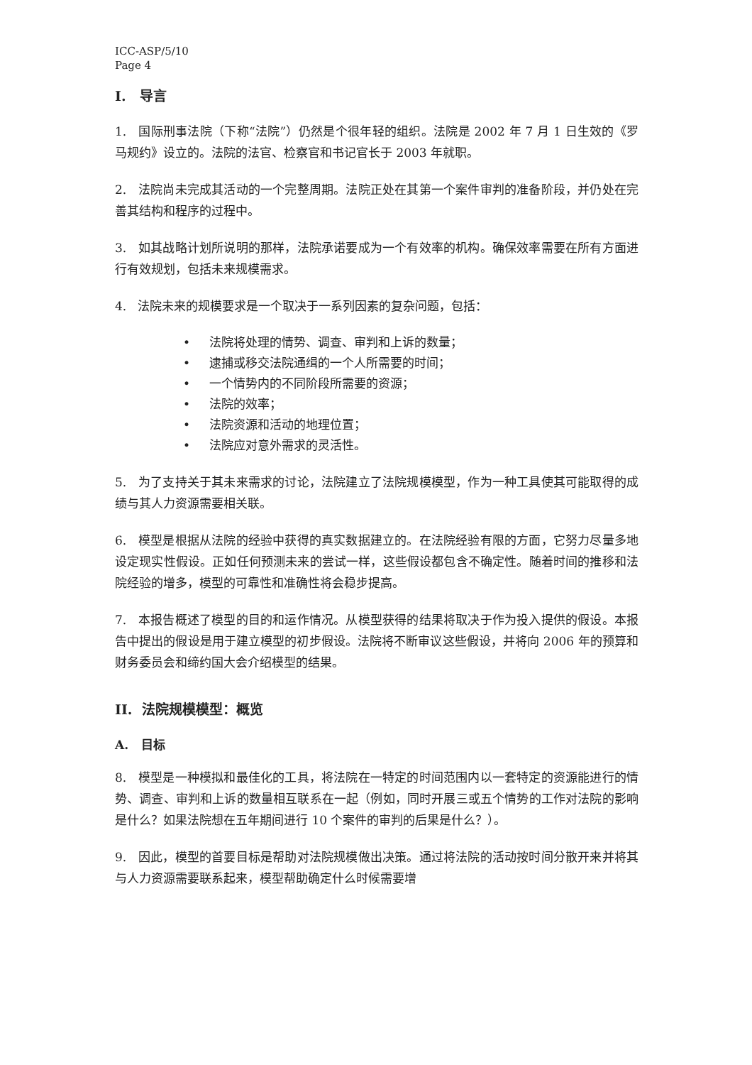ICC-ASP/5/10
Page 4
I. 导言
1. 国际刑事法院（下称“法院”）仍然是个很年轻的组织。法院是 2002 年 7 月 1 日生效的《罗马规约》设立的。法院的法官、检察官和书记官长于 2003 年就职。
2. 法院尚未完成其活动的一个完整周期。法院正处在其第一个案件审判的准备阶段，并仍处在完善其结构和程序的过程中。
3. 如其战略计划所说明的那样，法院承诺要成为一个有效率的机构。确保效率需要在所有方面进行有效规划，包括未来规模需求。
4. 法院未来的规模要求是一个取决于一系列因素的复杂问题，包括：
• 法院将处理的情势、调查、审判和上诉的数量；
• 逮捕或移交法院通缉的一个人所需要的时间；
• 一个情势内的不同阶段所需要的资源；
• 法院的效率；
• 法院资源和活动的地理位置；
• 法院应对意外需求的灵活性。
5. 为了支持关于其未来需求的讨论，法院建立了法院规模模型，作为一种工具使其可能取得的成绩与其人力资源需要相关联。
6. 模型是根据从法院的经验中获得的真实数据建立的。在法院经验有限的方面，它努力尽量多地设定现实性假设。正如任何预测未来的尝试一样，这些假设都包含不确定性。随着时间的推移和法院经验的增多，模型的可靠性和准确性将会稳步提高。
7. 本报告概述了模型的目的和运作情况。从模型获得的结果将取决于作为投入提供的假设。本报告中提出的假设是用于建立模型的初步假设。法院将不断审议这些假设，并将向 2006 年的预算和财务委员会和缔约国大会介绍模型的结果。
II. 法院规模模型：概览
A. 目标
8. 模型是一种模拟和最佳化的工具，将法院在一特定的时间范围内以一套特定的资源能进行的情势、调查、审判和上诉的数量相互联系在一起（例如，同时开展三或五个情势的工作对法院的影响是什么？如果法院想在五年期间进行 10 个案件的审判的后果是什么？）。
9. 因此，模型的首要目标是帮助对法院规模做出决策。通过将法院的活动按时间分散开来并将其与人力资源需要联系起来，模型帮助确定什么时候需要增